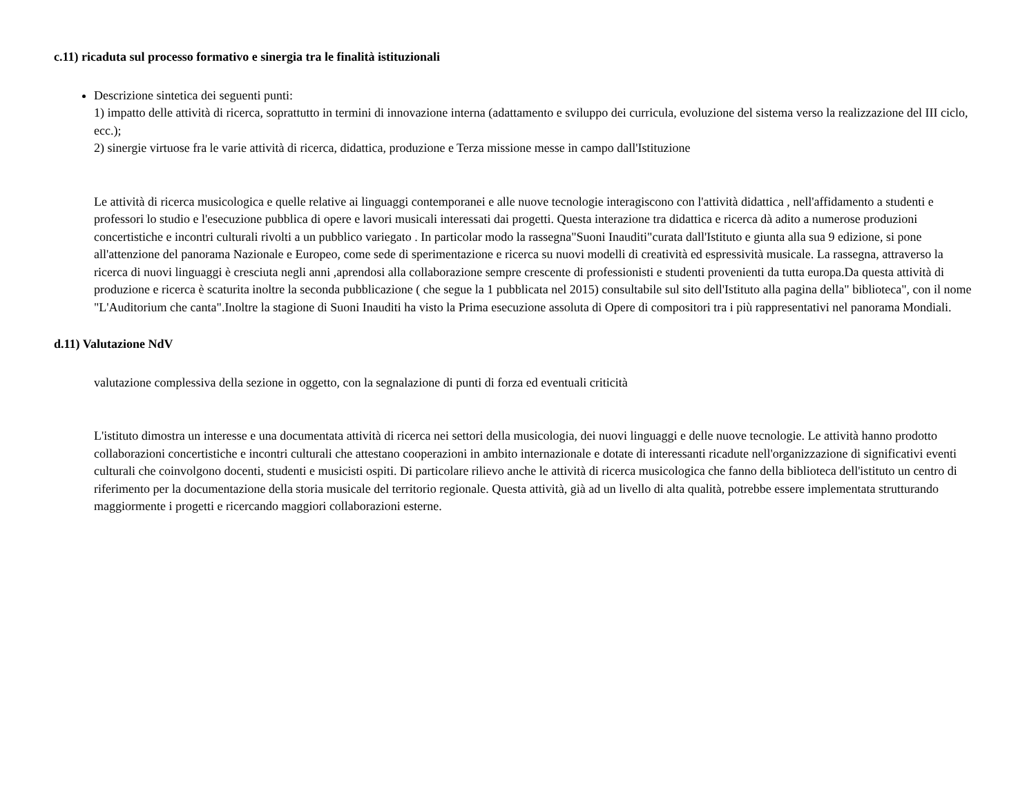c.11) ricaduta sul processo formativo e sinergia tra le finalità istituzionali
Descrizione sintetica dei seguenti punti:
1) impatto delle attività di ricerca, soprattutto in termini di innovazione interna (adattamento e sviluppo dei curricula, evoluzione del sistema verso la realizzazione del III ciclo, ecc.);
2) sinergie virtuose fra le varie attività di ricerca, didattica, produzione e Terza missione messe in campo dall'Istituzione
Le attività di ricerca musicologica e quelle relative ai linguaggi contemporanei e alle nuove tecnologie interagiscono con l'attività didattica , nell'affidamento a studenti e professori lo studio e l'esecuzione pubblica di opere e lavori musicali interessati dai progetti. Questa interazione tra didattica e ricerca dà adito a numerose produzioni concertistiche e incontri culturali rivolti a un pubblico variegato . In particolar modo la rassegna"Suoni Inauditi"curata dall'Istituto e giunta alla sua 9 edizione, si pone all'attenzione del panorama Nazionale e Europeo, come sede di sperimentazione e ricerca su nuovi modelli di creatività ed espressività musicale. La rassegna, attraverso la ricerca di nuovi linguaggi è cresciuta negli anni ,aprendosi alla collaborazione sempre crescente di professionisti e studenti provenienti da tutta europa.Da questa attività di produzione e ricerca è scaturita inoltre la seconda pubblicazione ( che segue la 1 pubblicata nel 2015) consultabile sul sito dell'Istituto alla pagina della" biblioteca", con il nome "L'Auditorium che canta".Inoltre la stagione di Suoni Inauditi ha visto la Prima esecuzione assoluta di Opere di compositori tra i più rappresentativi nel panorama Mondiali.
d.11) Valutazione NdV
valutazione complessiva della sezione in oggetto, con la segnalazione di punti di forza ed eventuali criticità
L'istituto dimostra un interesse e una documentata attività di ricerca nei settori della musicologia, dei nuovi linguaggi e delle nuove tecnologie. Le attività hanno prodotto collaborazioni concertistiche e incontri culturali che attestano cooperazioni in ambito internazionale e dotate di interessanti ricadute nell'organizzazione di significativi eventi culturali che coinvolgono docenti, studenti e musicisti ospiti. Di particolare rilievo anche le attività di ricerca musicologica che fanno della biblioteca dell'istituto un centro di riferimento per la documentazione della storia musicale del territorio regionale. Questa attività, già ad un livello di alta qualità, potrebbe essere implementata strutturando maggiormente i progetti e ricercando maggiori collaborazioni esterne.